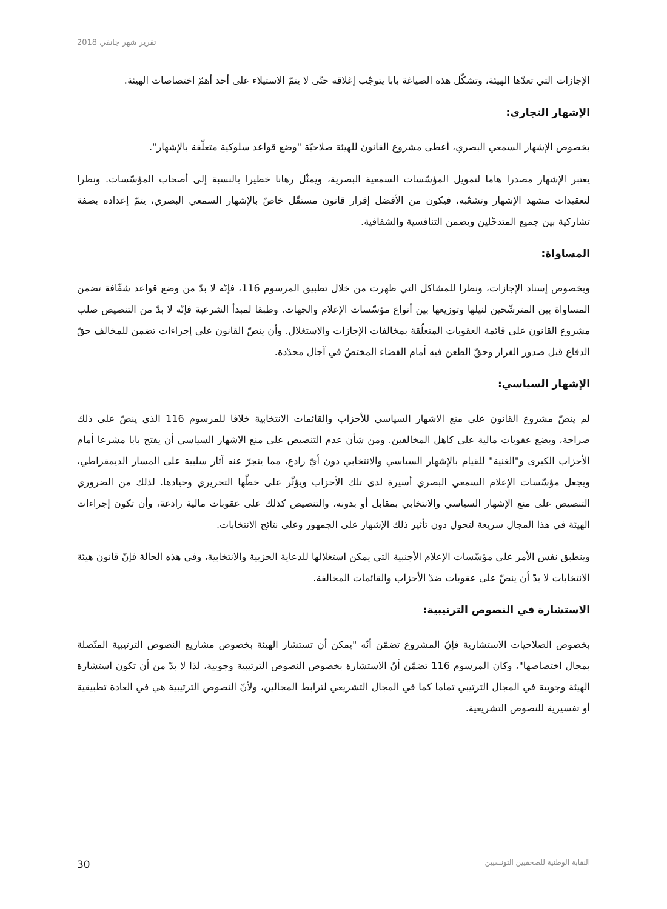تقرير شهر جانفي 2018
الإجازات التي تعدّها الهيئة، وتشكّل هذه الصياغة بابا يتوجّب إغلاقه حتّى لا يتمّ الاستيلاء على أحد أهمّ اختصاصات الهيئة.
الإشهار التجاري:
بخصوص الإشهار السمعي البصري، أعطى مشروع القانون للهيئة صلاحيّة "وضع قواعد سلوكية متعلّقة بالإشهار".
يعتبر الإشهار مصدرا هاما لتمويل المؤسّسات السمعية البصرية، ويمثّل رهانا خطيرا بالنسبة إلى أصحاب المؤسّسات. ونظرا لتعقيدات مشهد الإشهار وتشعّبه، فيكون من الأفضل إقرار قانون مستقّل خاصّ بالإشهار السمعي البصري، يتمّ إعداده بصفة تشاركية بين جميع المتدخّلين ويضمن التنافسية والشفافية.
المساواة:
وبخصوص إسناد الإجازات، ونظرا للمشاكل التي ظهرت من خلال تطبيق المرسوم 116، فإنّه لا بدّ من وضع قواعد شفّافة تضمن المساواة بين المترشّحين لنيلها وتوزيعها بين أنواع مؤسّسات الإعلام والجهات. وطبقا لمبدأ الشرعية فإنّه لا بدّ من التنصيص صلب مشروع القانون على قائمة العقوبات المتعلّقة بمخالفات الإجازات والاستغلال. وأن ينصّ القانون على إجراءات تضمن للمخالف حقّ الدفاع قبل صدور القرار وحقّ الطعن فيه أمام القضاء المختصّ في آجال محدّدة.
الإشهار السياسي:
لم ينصّ مشروع القانون على منع الاشهار السياسي للأحزاب والقائمات الانتخابية خلافا للمرسوم 116 الذي ينصّ على ذلك صراحة، ويضع عقوبات مالية على كاهل المخالفين. ومن شأن عدم التنصيص على منع الاشهار السياسي أن يفتح بابا مشرعا أمام الأحزاب الكبرى و"الغنية" للقيام بالإشهار السياسي والانتخابي دون أيّ رادع، مما ينجرّ عنه آثار سلبية على المسار الديمقراطي، ويجعل مؤسّسات الإعلام السمعي البصري أسيرة لدى تلك الأحزاب ويؤثّر على خطّها التحريري وحيادها. لذلك من الضروري التنصيص على منع الإشهار السياسي والانتخابي بمقابل أو بدونه، والتنصيص كذلك على عقوبات مالية رادعة، وأن تكون إجراءات الهيئة في هذا المجال سريعة لتحول دون تأثير ذلك الإشهار على الجمهور وعلى نتائج الانتخابات.
وينطبق نفس الأمر على مؤسّسات الإعلام الأجنبية التي يمكن استغلالها للدعاية الحزبية والانتخابية، وفي هذه الحالة فإنّ قانون هيئة الانتخابات لا بدّ أن ينصّ على عقوبات ضدّ الأحزاب والقائمات المخالفة.
الاستشارة في النصوص الترتيبية:
بخصوص الصلاحيات الاستشارية فإنّ المشروع تضمّن أنّه "يمكن أن تستشار الهيئة بخصوص مشاريع النصوص الترتيبية المتّصلة بمجال اختصاصها"، وكان المرسوم 116 تضمّن أنّ الاستشارة بخصوص النصوص الترتيبية وجوبية، لذا لا بدّ من أن تكون استشارة الهيئة وجوبية في المجال الترتيبي تماما كما في المجال التشريعي لترابط المجالين، ولأنّ النصوص الترتيبية هي في العادة تطبيقية أو تفسيرية للنصوص التشريعية.
النقابة الوطنية للصحفيين التونسيين 30